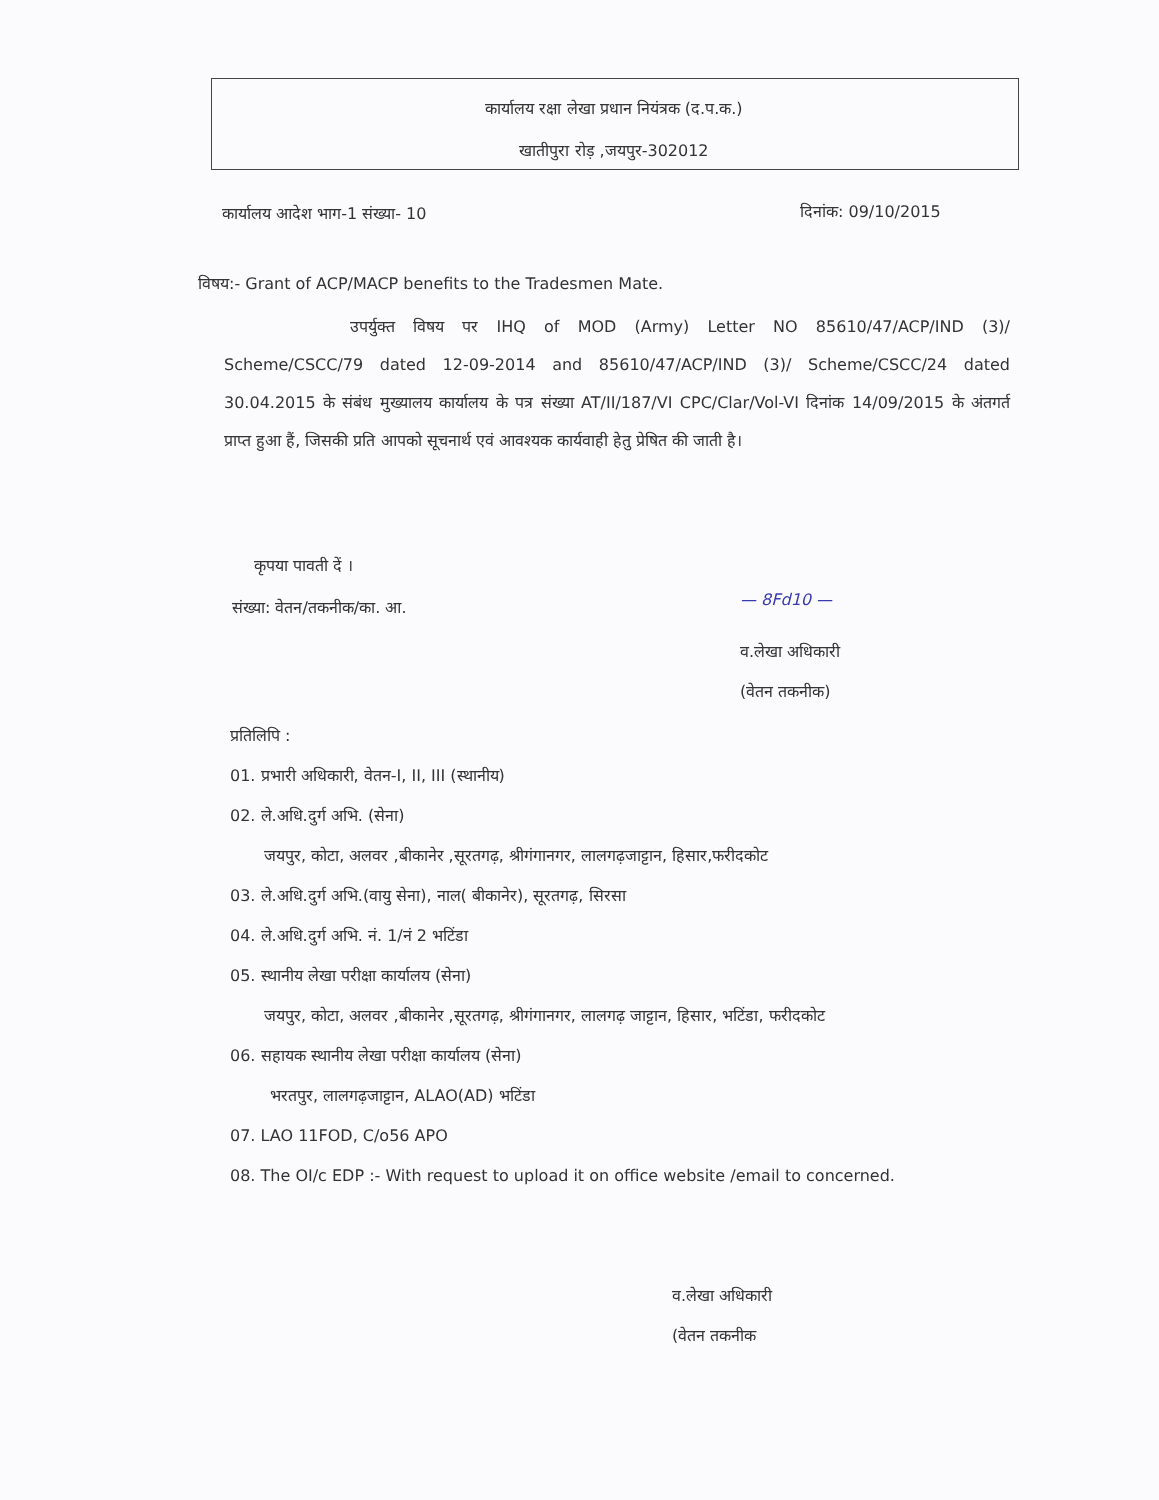कार्यालय रक्षा लेखा प्रधान नियंत्रक (द.प.क.)
खातीपुरा रोड़ ,जयपुर-302012
कार्यालय आदेश भाग-1 संख्या- 10 दिनांक: 09/10/2015
विषय:- Grant of ACP/MACP benefits to the Tradesmen Mate.
उपर्युक्त विषय पर IHQ of MOD (Army) Letter NO 85610/47/ACP/IND (3)/ Scheme/CSCC/79 dated 12-09-2014 and 85610/47/ACP/IND (3)/ Scheme/CSCC/24 dated 30.04.2015 के संबंध मुख्यालय कार्यालय के पत्र संख्या AT/II/187/VI CPC/Clar/Vol-VI दिनांक 14/09/2015 के अंतगर्त प्राप्त हुआ हैं, जिसकी प्रति आपको सूचनार्थ एवं आवश्यक कार्यवाही हेतु प्रेषित की जाती है।
कृपया पावती दें ।
संख्या: वेतन/तकनीक/का. आ. — 8Fd10 —
व.लेखा अधिकारी
(वेतन तकनीक)
प्रतिलिपि :
01. प्रभारी अधिकारी, वेतन-I, II, III (स्थानीय)
02. ले.अधि.दुर्ग अभि. (सेना)
जयपुर, कोटा, अलवर ,बीकानेर ,सूरतगढ़, श्रीगंगानगर, लालगढ़जाट्टान, हिसार,फरीदकोट
03. ले.अधि.दुर्ग अभि.(वायु सेना), नाल( बीकानेर), सूरतगढ़, सिरसा
04. ले.अधि.दुर्ग अभि. नं. 1/नं 2 भटिंडा
05. स्थानीय लेखा परीक्षा कार्यालय (सेना)
जयपुर, कोटा, अलवर ,बीकानेर ,सूरतगढ़, श्रीगंगानगर, लालगढ़ जाट्टान, हिसार, भटिंडा, फरीदकोट
06. सहायक स्थानीय लेखा परीक्षा कार्यालय (सेना)
भरतपुर, लालगढ़जाट्टान, ALAO(AD) भटिंडा
07. LAO 11FOD, C/o56 APO
08. The OI/c EDP :- With request to upload it on office website /email to concerned.
व.लेखा अधिकारी
(वेतन तकनीक